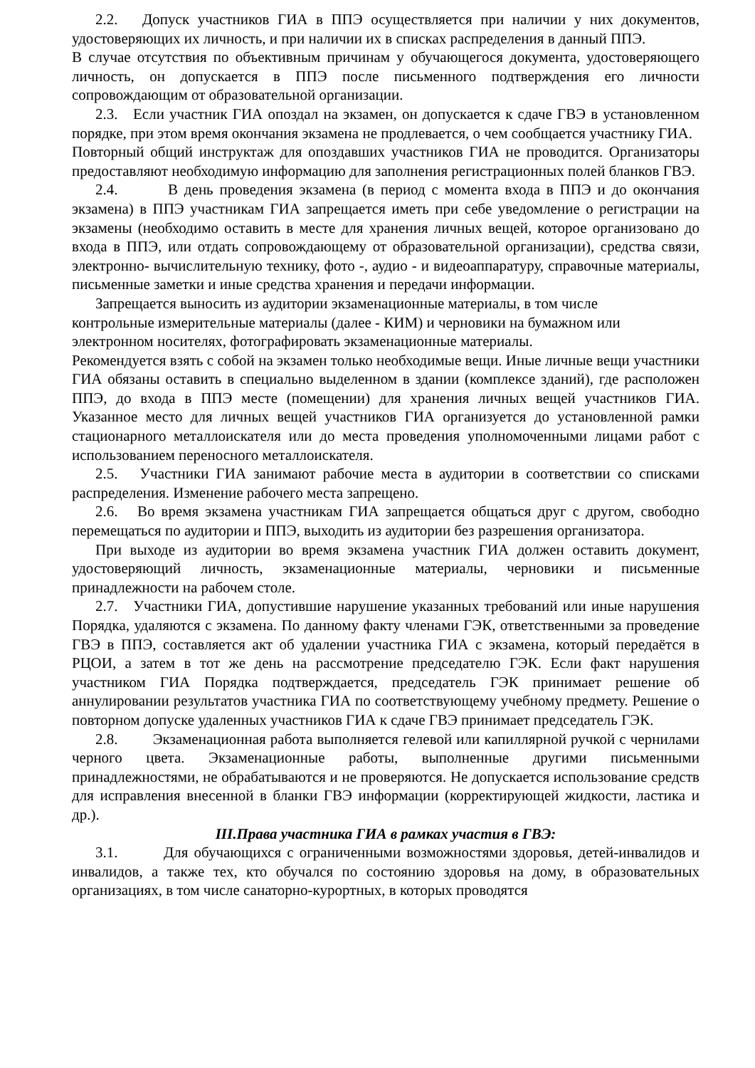2.2. Допуск участников ГИА в ППЭ осуществляется при наличии у них документов, удостоверяющих их личность, и при наличии их в списках распределения в данный ППЭ.
В случае отсутствия по объективным причинам у обучающегося документа, удостоверяющего личность, он допускается в ППЭ после письменного подтверждения его личности сопровождающим от образовательной организации.
2.3. Если участник ГИА опоздал на экзамен, он допускается к сдаче ГВЭ в установленном порядке, при этом время окончания экзамена не продлевается, о чем сообщается участнику ГИА.
Повторный общий инструктаж для опоздавших участников ГИА не проводится. Организаторы предоставляют необходимую информацию для заполнения регистрационных полей бланков ГВЭ.
2.4. В день проведения экзамена (в период с момента входа в ППЭ и до окончания экзамена) в ППЭ участникам ГИА запрещается иметь при себе уведомление о регистрации на экзамены (необходимо оставить в месте для хранения личных вещей, которое организовано до входа в ППЭ, или отдать сопровождающему от образовательной организации), средства связи, электронно- вычислительную технику, фото -, аудио - и видеоаппаратуру, справочные материалы, письменные заметки и иные средства хранения и передачи информации.
Запрещается выносить из аудитории экзаменационные материалы, в том числе
контрольные измерительные материалы (далее - КИМ) и черновики на бумажном или
электронном носителях, фотографировать экзаменационные материалы.
Рекомендуется взять с собой на экзамен только необходимые вещи. Иные личные вещи участники ГИА обязаны оставить в специально выделенном в здании (комплексе зданий), где расположен ППЭ, до входа в ППЭ месте (помещении) для хранения личных вещей участников ГИА. Указанное место для личных вещей участников ГИА организуется до установленной рамки стационарного металлоискателя или до места проведения уполномоченными лицами работ с использованием переносного металлоискателя.
2.5. Участники ГИА занимают рабочие места в аудитории в соответствии со списками распределения. Изменение рабочего места запрещено.
2.6. Во время экзамена участникам ГИА запрещается общаться друг с другом, свободно перемещаться по аудитории и ППЭ, выходить из аудитории без разрешения организатора.
При выходе из аудитории во время экзамена участник ГИА должен оставить документ, удостоверяющий личность, экзаменационные материалы, черновики и письменные принадлежности на рабочем столе.
2.7. Участники ГИА, допустившие нарушение указанных требований или иные нарушения Порядка, удаляются с экзамена. По данному факту членами ГЭК, ответственными за проведение ГВЭ в ППЭ, составляется акт об удалении участника ГИА с экзамена, который передаётся в РЦОИ, а затем в тот же день на рассмотрение председателю ГЭК. Если факт нарушения участником ГИА Порядка подтверждается, председатель ГЭК принимает решение об аннулировании результатов участника ГИА по соответствующему учебному предмету. Решение о повторном допуске удаленных участников ГИА к сдаче ГВЭ принимает председатель ГЭК.
2.8. Экзаменационная работа выполняется гелевой или капиллярной ручкой с чернилами черного цвета. Экзаменационные работы, выполненные другими письменными принадлежностями, не обрабатываются и не проверяются. Не допускается использование средств для исправления внесенной в бланки ГВЭ информации (корректирующей жидкости, ластика и др.).
III.Права участника ГИА в рамках участия в ГВЭ:
3.1. Для обучающихся с ограниченными возможностями здоровья, детей-инвалидов и инвалидов, а также тех, кто обучался по состоянию здоровья на дому, в образовательных организациях, в том числе санаторно-курортных, в которых проводятся